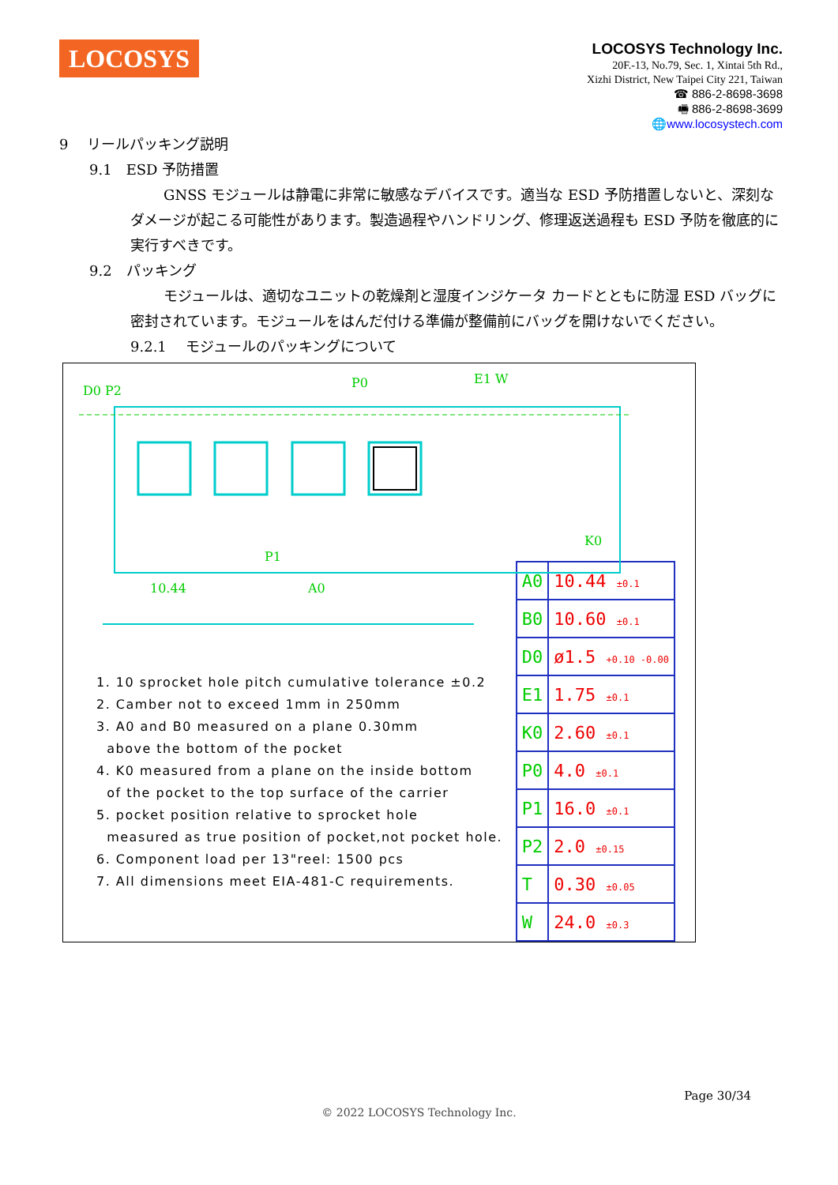LOCOSYS
LOCOSYS Technology Inc.
20F.-13, No.79, Sec. 1, Xintai 5th Rd.,
Xizhi District, New Taipei City 221, Taiwan
☎ 886-2-8698-3698
🖷 886-2-8698-3699
🌐www.locosystech.com
9　 リールパッキング説明
9.1　ESD 予防措置
GNSS モジュールは静電に非常に敏感なデバイスです。適当な ESD 予防措置しないと、深刻なダメージが起こる可能性があります。製造過程やハンドリング、修理返送過程も ESD 予防を徹底的に実行すべきです。
9.2　パッキング
モジュールは、適切なユニットの乾燥剤と湿度インジケータ カードとともに防湿 ESD バッグに密封されています。モジュールをはんだ付ける準備が整備前にバッグを開けないでください。
9.2.1　 モジュールのパッキングについて
D0 P2
P0
E1 W
P1
K0
10.44
A0
1. 10 sprocket hole pitch cumulative tolerance ±0.2
2. Camber not to exceed 1mm in 250mm
3. A0 and B0 measured on a plane 0.30mm
above the bottom of the pocket
4. K0 measured from a plane on the inside bottom
of the pocket to the top surface of the carrier
5. pocket position relative to sprocket hole
measured as true position of pocket,not pocket hole.
6. Component load per 13"reel: 1500 pcs
7. All dimensions meet EIA-481-C requirements.
| A0 | 10.44 ±0.1 |
| B0 | 10.60 ±0.1 |
| D0 | ø1.5 +0.10 -0.00 |
| E1 | 1.75 ±0.1 |
| K0 | 2.60 ±0.1 |
| P0 | 4.0 ±0.1 |
| P1 | 16.0 ±0.1 |
| P2 | 2.0 ±0.15 |
| T | 0.30 ±0.05 |
| W | 24.0 ±0.3 |
Page 30/34
© 2022 LOCOSYS Technology Inc.